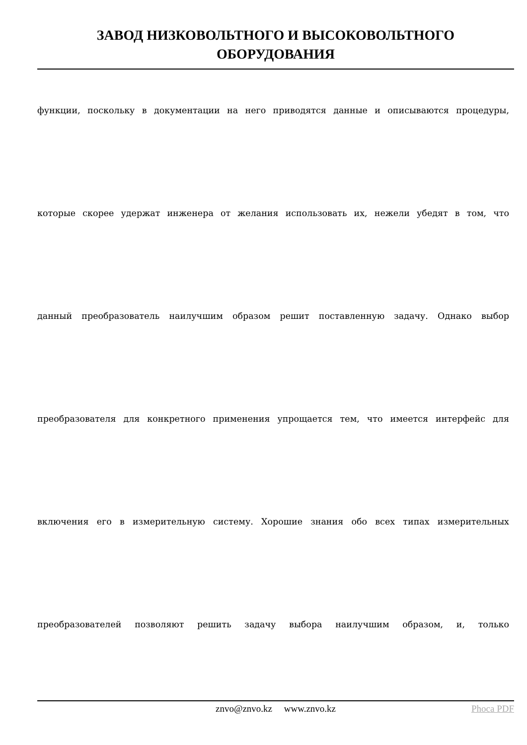ЗАВОД НИЗКОВОЛЬТНОГО И ВЫСОКОВОЛЬТНОГО
ОБОРУДОВАНИЯ
функции, поскольку в документации на него приводятся данные и описываются процедуры,
которые скорее удержат инженера от желания использовать их, нежели убедят в том, что
данный преобразователь наилучшим образом решит поставленную задачу. Однако выбор
преобразователя для конкретного применения упрощается тем, что имеется интерфейс для
включения его в измерительную систему. Хорошие знания обо всех типах измерительных
преобразователей позволяют решить задачу выбора наилучшим образом, и, только
znvo@znvo.kz www.znvo.kz
Phoca PDF